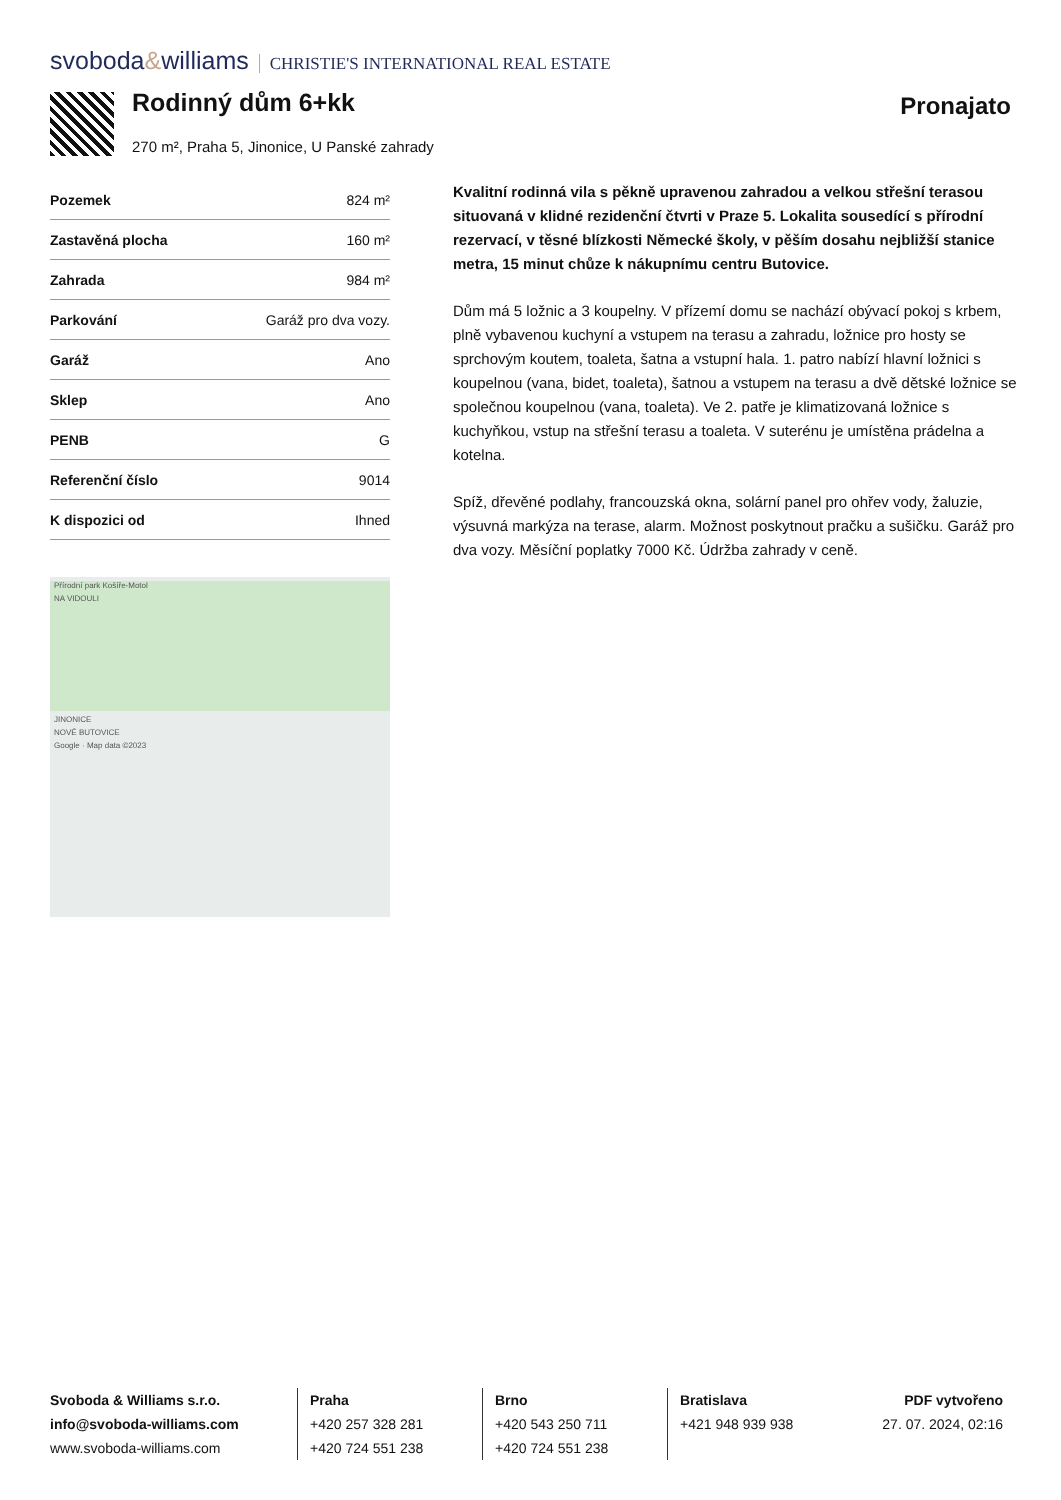svoboda&williams CHRISTIE'S INTERNATIONAL REAL ESTATE
Rodinný dům 6+kk Pronajato
270 m², Praha 5, Jinonice, U Panské zahrady
| Pozemek | 824 m² |
| Zastavěná plocha | 160 m² |
| Zahrada | 984 m² |
| Parkování | Garáž pro dva vozy. |
| Garáž | Ano |
| Sklep | Ano |
| PENB | G |
| Referenční číslo | 9014 |
| K dispozici od | Ihned |
Přírodní park Košíře-Motol
NA VIDOULI
JINONICE
NOVÉ BUTOVICE
Google · Map data ©2023
Kvalitní rodinná vila s pěkně upravenou zahradou a velkou střešní terasou situovaná v klidné rezidenční čtvrti v Praze 5. Lokalita sousedící s přírodní rezervací, v těsné blízkosti Německé školy, v pěším dosahu nejbližší stanice metra, 15 minut chůze k nákupnímu centru Butovice.
Dům má 5 ložnic a 3 koupelny. V přízemí domu se nachází obývací pokoj s krbem, plně vybavenou kuchyní a vstupem na terasu a zahradu, ložnice pro hosty se sprchovým koutem, toaleta, šatna a vstupní hala. 1. patro nabízí hlavní ložnici s koupelnou (vana, bidet, toaleta), šatnou a vstupem na terasu a dvě dětské ložnice se společnou koupelnou (vana, toaleta). Ve 2. patře je klimatizovaná ložnice s kuchyňkou, vstup na střešní terasu a toaleta. V suterénu je umístěna prádelna a kotelna.
Spíž, dřevěné podlahy, francouzská okna, solární panel pro ohřev vody, žaluzie, výsuvná markýza na terase, alarm. Možnost poskytnout pračku a sušičku. Garáž pro dva vozy. Měsíční poplatky 7000 Kč. Údržba zahrady v ceně.
Svoboda & Williams s.r.o.
info@svoboda-williams.com
www.svoboda-williams.com
Praha
+420 257 328 281
+420 724 551 238
Brno
+420 543 250 711
+420 724 551 238
Bratislava
+421 948 939 938
PDF vytvořeno
27. 07. 2024, 02:16